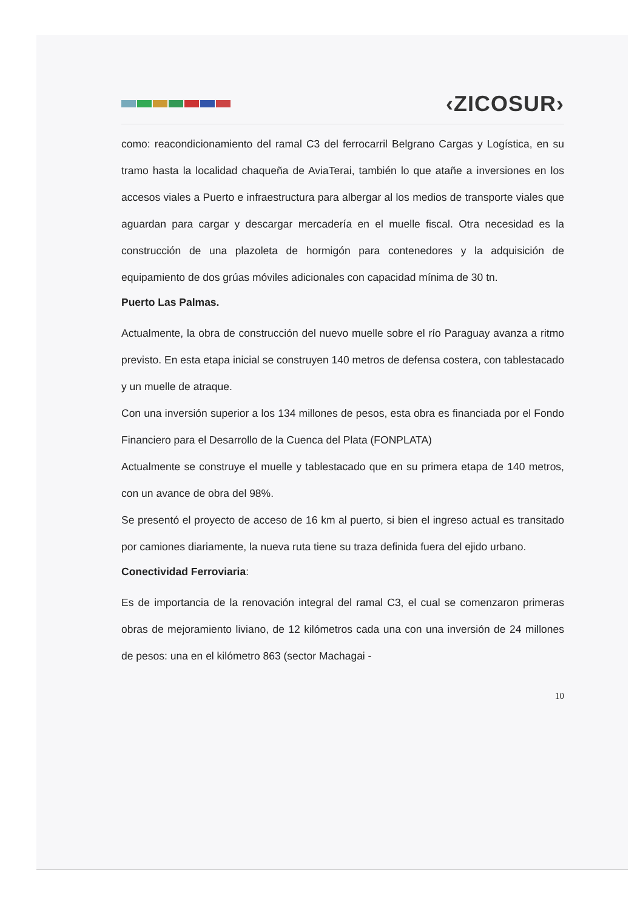‹ZICOSUR›
como: reacondicionamiento del ramal C3 del ferrocarril Belgrano Cargas y Logística, en su tramo hasta la localidad chaqueña de AviaTerai, también lo que atañe a inversiones en los accesos viales a Puerto e infraestructura para albergar al los medios de transporte viales que aguardan para cargar y descargar mercadería en el muelle fiscal. Otra necesidad es la construcción de una plazoleta de hormigón para contenedores y la adquisición de equipamiento de dos grúas móviles adicionales con capacidad mínima de 30 tn.
Puerto Las Palmas.
Actualmente, la obra de construcción del nuevo muelle sobre el río Paraguay avanza a ritmo previsto. En esta etapa inicial se construyen 140 metros de defensa costera, con tablestacado y un muelle de atraque.
Con una inversión superior a los 134 millones de pesos, esta obra es financiada por el Fondo Financiero para el Desarrollo de la Cuenca del Plata (FONPLATA)
Actualmente se construye el muelle y tablestacado que en su primera etapa de 140 metros, con un avance de obra del 98%.
Se presentó el proyecto de acceso de 16 km al puerto, si bien el ingreso actual es transitado por camiones diariamente, la nueva ruta tiene su traza definida fuera del ejido urbano.
Conectividad Ferroviaria:
Es de importancia de la renovación integral del ramal C3, el cual se comenzaron primeras obras de mejoramiento liviano, de 12 kilómetros cada una con una inversión de 24 millones de pesos: una en el kilómetro 863 (sector Machagai -
10